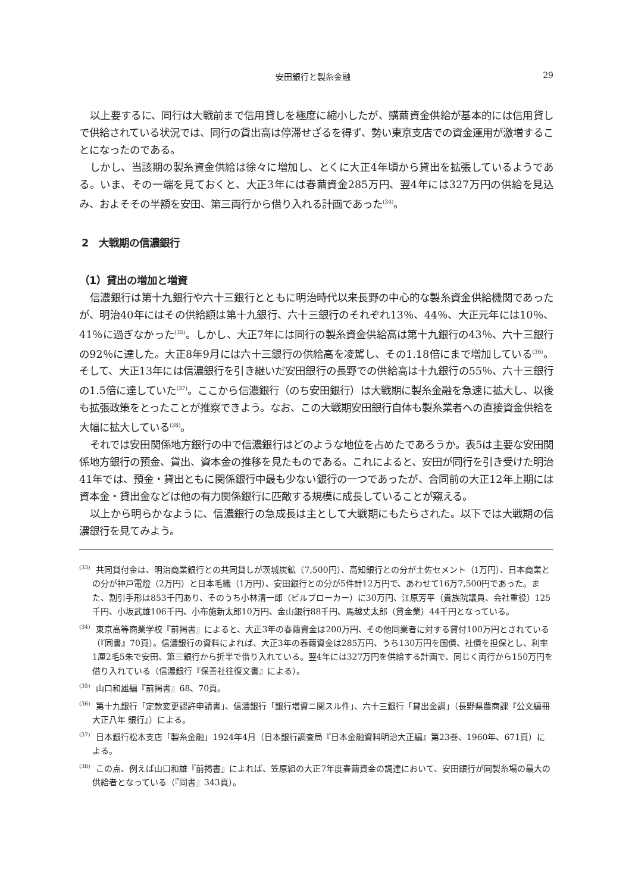安田銀行と製糸金融 29
以上要するに、同行は大戦前まで信用貸しを極度に縮小したが、購繭資金供給が基本的には信用貸しで供給されている状況では、同行の貸出高は停滞せざるを得ず、勢い東京支店での資金運用が激増することになったのである。
しかし、当該期の製糸資金供給は徐々に増加し、とくに大正4年頃から貸出を拡張しているようである。いま、その一端を見ておくと、大正3年には春繭資金285万円、翌4年には327万円の供給を見込み、およそその半額を安田、第三両行から借り入れる計画であった<sup>(34)</sup>。
2　大戦期の信濃銀行
（1）貸出の増加と増資
信濃銀行は第十九銀行や六十三銀行とともに明治時代以来長野の中心的な製糸資金供給機関であったが、明治40年にはその供給額は第十九銀行、六十三銀行のそれぞれ13％、44％、大正元年には10％、41％に過ぎなかった<sup>(35)</sup>。しかし、大正7年には同行の製糸資金供給高は第十九銀行の43％、六十三銀行の92％に達した。大正8年9月には六十三銀行の供給高を凌駕し、その1.18倍にまで増加している<sup>(36)</sup>。そして、大正13年には信濃銀行を引き継いだ安田銀行の長野での供給高は十九銀行の55％、六十三銀行の1.5倍に達していた<sup>(37)</sup>。ここから信濃銀行（のち安田銀行）は大戦期に製糸金融を急速に拡大し、以後も拡張政策をとったことが推察できよう。なお、この大戦期安田銀行自体も製糸業者への直接資金供給を大幅に拡大している<sup>(38)</sup>。
それでは安田関係地方銀行の中で信濃銀行はどのような地位を占めたであろうか。表5は主要な安田関係地方銀行の預金、貸出、資本金の推移を見たものである。これによると、安田が同行を引き受けた明治41年では、預金・貸出ともに関係銀行中最も少ない銀行の一つであったが、合同前の大正12年上期には資本金・貸出金などは他の有力関係銀行に匹敵する規模に成長していることが窺える。
以上から明らかなように、信濃銀行の急成長は主として大戦期にもたらされた。以下では大戦期の信濃銀行を見てみよう。
<sup>(33)</sup> 共同貸付金は、明治商業銀行との共同貸しが茨城炭鉱（7,500円）、高知銀行との分が土佐セメント（1万円）、日本商業との分が神戸電燈（2万円）と日本毛織（1万円）、安田銀行との分が5件計12万円で、あわせて16万7,500円であった。また、割引手形は853千円あり、そのうち小林清一郎（ビルブローカー）に30万円、江原芳平（貴族院議員、会社重役）125千円、小坂武雄106千円、小布施新太郎10万円、金山銀行88千円、馬越丈太郎（貸金業）44千円となっている。
<sup>(34)</sup> 東京高等商業学校『前掲書』によると、大正3年の春繭資金は200万円、その他同業者に対する貸付100万円とされている（『同書』70頁）。信濃銀行の資料によれば、大正3年の春繭資金は285万円、うち130万円を国債、社債を担保とし、利率1厘2毛5朱で安田、第三銀行から折半で借り入れている。翌4年には327万円を供給する計画で、同じく両行から150万円を借り入れている（信濃銀行『保善社往復文書』による）。
<sup>(35)</sup> 山口和雄編『前掲書』68、70頁。
<sup>(36)</sup> 第十九銀行「定款変更認許申請書」、信濃銀行「銀行増資ニ関スル件」、六十三銀行「貸出金調」（長野県農商課『公文編冊 大正八年 銀行』）による。
<sup>(37)</sup> 日本銀行松本支店「製糸金融」1924年4月（日本銀行調査局『日本金融資料明治大正編』第23巻、1960年、671頁）による。
<sup>(38)</sup> この点、例えば山口和雄『前掲書』によれば、笠原組の大正7年度春繭資金の調達において、安田銀行が同製糸場の最大の供給者となっている（『同書』343頁）。